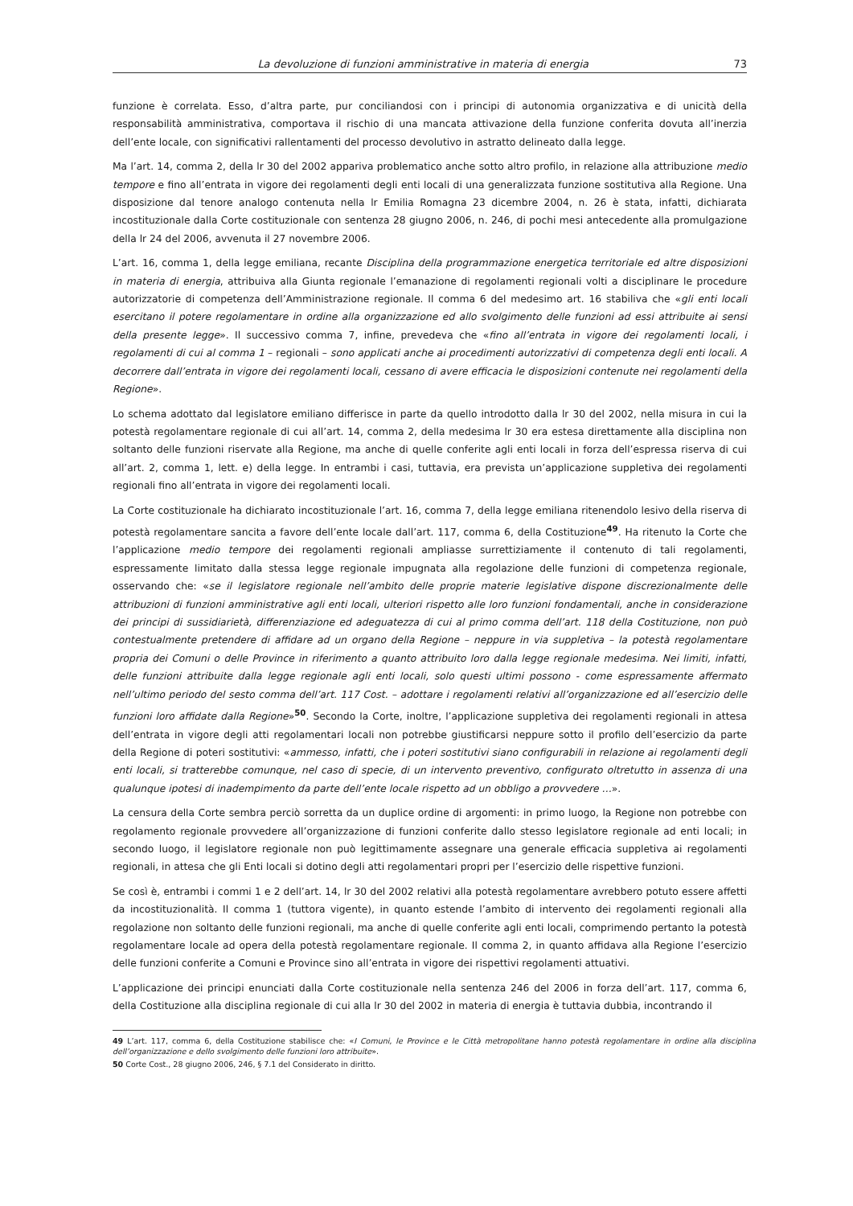La devoluzione di funzioni amministrative in materia di energia 73
funzione è correlata. Esso, d’altra parte, pur conciliandosi con i principi di autonomia organizzativa e di unicità della responsabilità amministrativa, comportava il rischio di una mancata attivazione della funzione conferita dovuta all’inerzia dell’ente locale, con significativi rallentamenti del processo devolutivo in astratto delineato dalla legge.
Ma l’art. 14, comma 2, della lr 30 del 2002 appariva problematico anche sotto altro profilo, in relazione alla attribuzione medio tempore e fino all’entrata in vigore dei regolamenti degli enti locali di una generalizzata funzione sostitutiva alla Regione. Una disposizione dal tenore analogo contenuta nella lr Emilia Romagna 23 dicembre 2004, n. 26 è stata, infatti, dichiarata incostituzionale dalla Corte costituzionale con sentenza 28 giugno 2006, n. 246, di pochi mesi antecedente alla promulgazione della lr 24 del 2006, avvenuta il 27 novembre 2006.
L’art. 16, comma 1, della legge emiliana, recante Disciplina della programmazione energetica territoriale ed altre disposizioni in materia di energia, attribuiva alla Giunta regionale l’emanazione di regolamenti regionali volti a disciplinare le procedure autorizzatorie di competenza dell’Amministrazione regionale. Il comma 6 del medesimo art. 16 stabiliva che «gli enti locali esercitano il potere regolamentare in ordine alla organizzazione ed allo svolgimento delle funzioni ad essi attribuite ai sensi della presente legge». Il successivo comma 7, infine, prevedeva che «fino all’entrata in vigore dei regolamenti locali, i regolamenti di cui al comma 1 – regionali – sono applicati anche ai procedimenti autorizzativi di competenza degli enti locali. A decorrere dall’entrata in vigore dei regolamenti locali, cessano di avere efficacia le disposizioni contenute nei regolamenti della Regione».
Lo schema adottato dal legislatore emiliano differisce in parte da quello introdotto dalla lr 30 del 2002, nella misura in cui la potestà regolamentare regionale di cui all’art. 14, comma 2, della medesima lr 30 era estesa direttamente alla disciplina non soltanto delle funzioni riservate alla Regione, ma anche di quelle conferite agli enti locali in forza dell’espressa riserva di cui all’art. 2, comma 1, lett. e) della legge. In entrambi i casi, tuttavia, era prevista un’applicazione suppletiva dei regolamenti regionali fino all’entrata in vigore dei regolamenti locali.
La Corte costituzionale ha dichiarato incostituzionale l’art. 16, comma 7, della legge emiliana ritenendolo lesivo della riserva di potestà regolamentare sancita a favore dell’ente locale dall’art. 117, comma 6, della Costituzione<sup>49</sup>. Ha ritenuto la Corte che l’applicazione medio tempore dei regolamenti regionali ampliasse surrettiziamente il contenuto di tali regolamenti, espressamente limitato dalla stessa legge regionale impugnata alla regolazione delle funzioni di competenza regionale, osservando che: «se il legislatore regionale nell’ambito delle proprie materie legislative dispone discrezionalmente delle attribuzioni di funzioni amministrative agli enti locali, ulteriori rispetto alle loro funzioni fondamentali, anche in considerazione dei principi di sussidiarietà, differenziazione ed adeguatezza di cui al primo comma dell’art. 118 della Costituzione, non può contestualmente pretendere di affidare ad un organo della Regione – neppure in via suppletiva – la potestà regolamentare propria dei Comuni o delle Province in riferimento a quanto attribuito loro dalla legge regionale medesima. Nei limiti, infatti, delle funzioni attribuite dalla legge regionale agli enti locali, solo questi ultimi possono - come espressamente affermato nell’ultimo periodo del sesto comma dell’art. 117 Cost. – adottare i regolamenti relativi all’organizzazione ed all’esercizio delle funzioni loro affidate dalla Regione»<sup>50</sup>. Secondo la Corte, inoltre, l’applicazione suppletiva dei regolamenti regionali in attesa dell’entrata in vigore degli atti regolamentari locali non potrebbe giustificarsi neppure sotto il profilo dell’esercizio da parte della Regione di poteri sostitutivi: «ammesso, infatti, che i poteri sostitutivi siano configurabili in relazione ai regolamenti degli enti locali, si tratterebbe comunque, nel caso di specie, di un intervento preventivo, configurato oltretutto in assenza di una qualunque ipotesi di inadempimento da parte dell’ente locale rispetto ad un obbligo a provvedere …».
La censura della Corte sembra perciò sorretta da un duplice ordine di argomenti: in primo luogo, la Regione non potrebbe con regolamento regionale provvedere all’organizzazione di funzioni conferite dallo stesso legislatore regionale ad enti locali; in secondo luogo, il legislatore regionale non può legittimamente assegnare una generale efficacia suppletiva ai regolamenti regionali, in attesa che gli Enti locali si dotino degli atti regolamentari propri per l’esercizio delle rispettive funzioni.
Se così è, entrambi i commi 1 e 2 dell’art. 14, lr 30 del 2002 relativi alla potestà regolamentare avrebbero potuto essere affetti da incostituzionalità. Il comma 1 (tuttora vigente), in quanto estende l’ambito di intervento dei regolamenti regionali alla regolazione non soltanto delle funzioni regionali, ma anche di quelle conferite agli enti locali, comprimendo pertanto la potestà regolamentare locale ad opera della potestà regolamentare regionale. Il comma 2, in quanto affidava alla Regione l’esercizio delle funzioni conferite a Comuni e Province sino all’entrata in vigore dei rispettivi regolamenti attuativi.
L’applicazione dei principi enunciati dalla Corte costituzionale nella sentenza 246 del 2006 in forza dell’art. 117, comma 6, della Costituzione alla disciplina regionale di cui alla lr 30 del 2002 in materia di energia è tuttavia dubbia, incontrando il
49 L’art. 117, comma 6, della Costituzione stabilisce che: «I Comuni, le Province e le Città metropolitane hanno potestà regolamentare in ordine alla disciplina dell’organizzazione e dello svolgimento delle funzioni loro attribuite».
50 Corte Cost., 28 giugno 2006, 246, § 7.1 del Considerato in diritto.